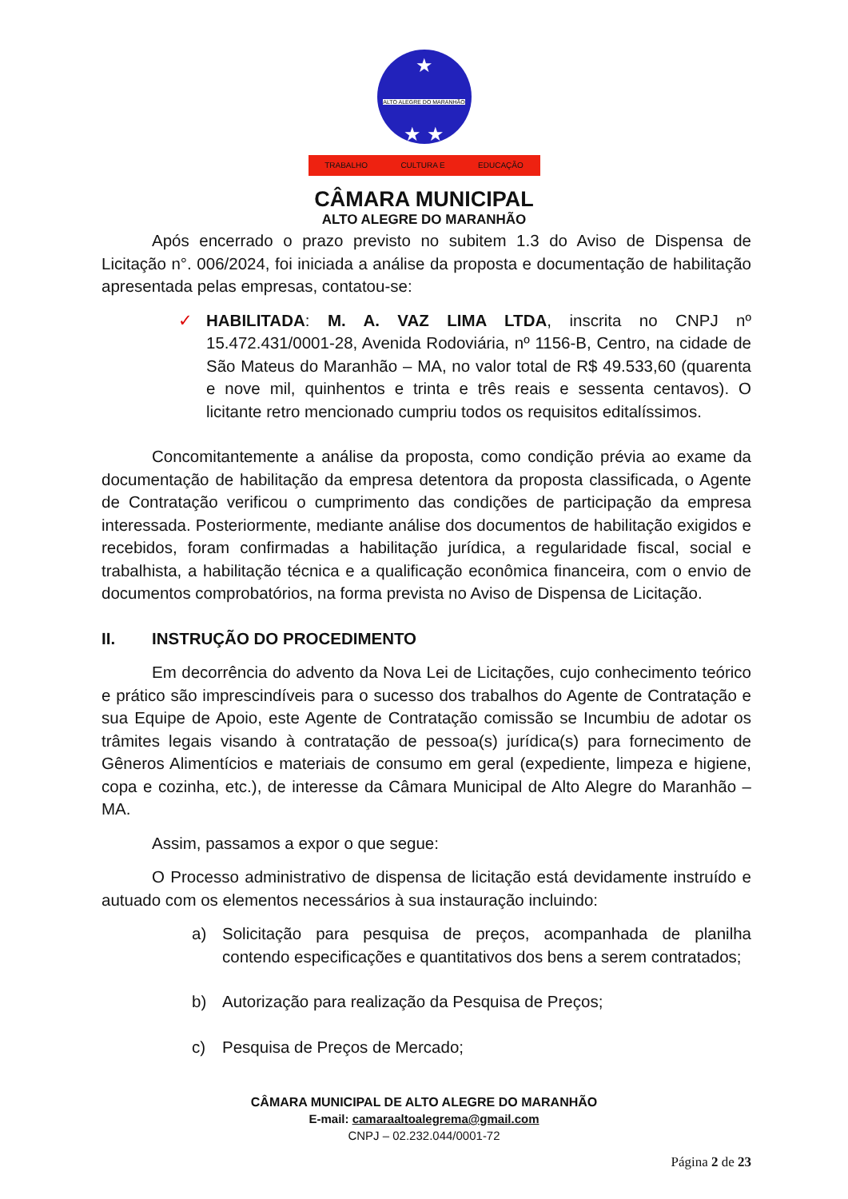★
ALTO ALEGRE DO MARANHÃO
★ ★
TRABALHO CULTURA E EDUCAÇÃO
CÂMARA MUNICIPAL
ALTO ALEGRE DO MARANHÃO
Após encerrado o prazo previsto no subitem 1.3 do Aviso de Dispensa de Licitação n°. 006/2024, foi iniciada a análise da proposta e documentação de habilitação apresentada pelas empresas, contatou-se:
✓ HABILITADA: M. A. VAZ LIMA LTDA, inscrita no CNPJ nº 15.472.431/0001-28, Avenida Rodoviária, nº 1156-B, Centro, na cidade de São Mateus do Maranhão – MA, no valor total de R$ 49.533,60 (quarenta e nove mil, quinhentos e trinta e três reais e sessenta centavos). O licitante retro mencionado cumpriu todos os requisitos editalíssimos.
Concomitantemente a análise da proposta, como condição prévia ao exame da documentação de habilitação da empresa detentora da proposta classificada, o Agente de Contratação verificou o cumprimento das condições de participação da empresa interessada. Posteriormente, mediante análise dos documentos de habilitação exigidos e recebidos, foram confirmadas a habilitação jurídica, a regularidade fiscal, social e trabalhista, a habilitação técnica e a qualificação econômica financeira, com o envio de documentos comprobatórios, na forma prevista no Aviso de Dispensa de Licitação.
II. INSTRUÇÃO DO PROCEDIMENTO
Em decorrência do advento da Nova Lei de Licitações, cujo conhecimento teórico e prático são imprescindíveis para o sucesso dos trabalhos do Agente de Contratação e sua Equipe de Apoio, este Agente de Contratação comissão se Incumbiu de adotar os trâmites legais visando à contratação de pessoa(s) jurídica(s) para fornecimento de Gêneros Alimentícios e materiais de consumo em geral (expediente, limpeza e higiene, copa e cozinha, etc.), de interesse da Câmara Municipal de Alto Alegre do Maranhão – MA.
Assim, passamos a expor o que segue:
O Processo administrativo de dispensa de licitação está devidamente instruído e autuado com os elementos necessários à sua instauração incluindo:
a) Solicitação para pesquisa de preços, acompanhada de planilha contendo especificações e quantitativos dos bens a serem contratados;
b) Autorização para realização da Pesquisa de Preços;
c) Pesquisa de Preços de Mercado;
CÂMARA MUNICIPAL DE ALTO ALEGRE DO MARANHÃO
E-mail: camaraaltoalegrema@gmail.com
CNPJ – 02.232.044/0001-72
Página 2 de 23